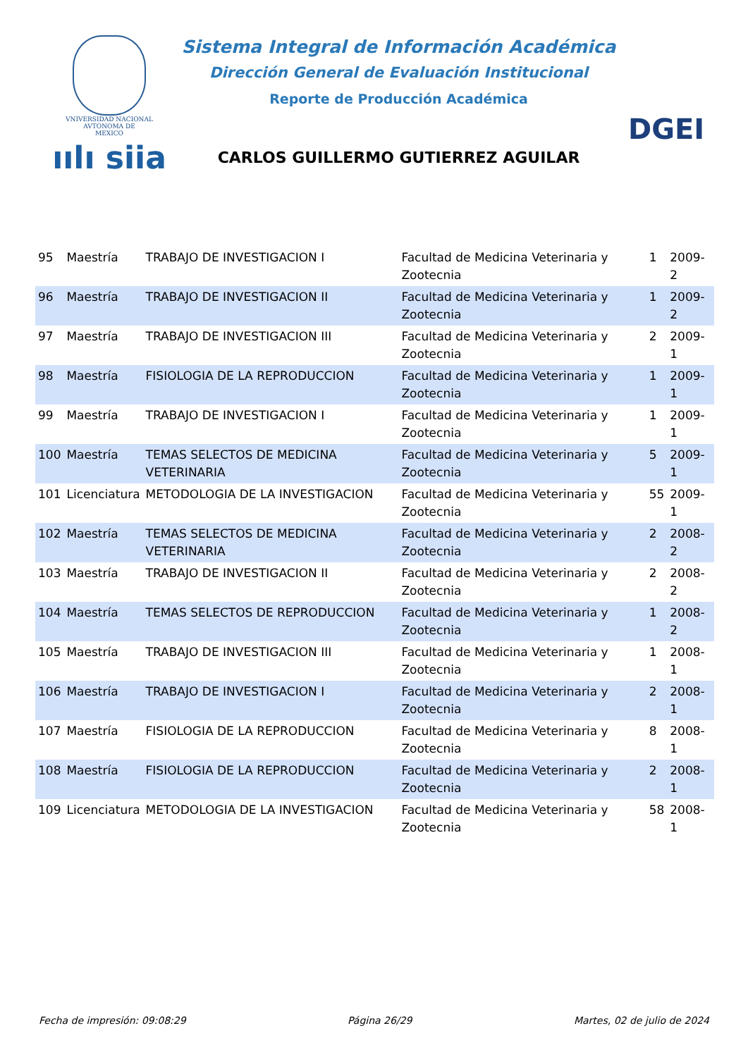VNIVERSIDAD NACIONAL
AVTONOMA DE
MEXICO
ıılı siia
Sistema Integral de Información Académica
Dirección General de Evaluación Institucional
Reporte de Producción Académica
CARLOS GUILLERMO GUTIERREZ AGUILAR
DGEI
| 95 | Maestría | TRABAJO DE INVESTIGACION I | Facultad de Medicina Veterinaria y Zootecnia | 1 | 2009-2 |
| 96 | Maestría | TRABAJO DE INVESTIGACION II | Facultad de Medicina Veterinaria y Zootecnia | 1 | 2009-2 |
| 97 | Maestría | TRABAJO DE INVESTIGACION III | Facultad de Medicina Veterinaria y Zootecnia | 2 | 2009-1 |
| 98 | Maestría | FISIOLOGIA DE LA REPRODUCCION | Facultad de Medicina Veterinaria y Zootecnia | 1 | 2009-1 |
| 99 | Maestría | TRABAJO DE INVESTIGACION I | Facultad de Medicina Veterinaria y Zootecnia | 1 | 2009-1 |
| 100 | Maestría | TEMAS SELECTOS DE MEDICINA VETERINARIA | Facultad de Medicina Veterinaria y Zootecnia | 5 | 2009-1 |
| 101 | Licenciatura | METODOLOGIA DE LA INVESTIGACION | Facultad de Medicina Veterinaria y Zootecnia | 55 | 2009-1 |
| 102 | Maestría | TEMAS SELECTOS DE MEDICINA VETERINARIA | Facultad de Medicina Veterinaria y Zootecnia | 2 | 2008-2 |
| 103 | Maestría | TRABAJO DE INVESTIGACION II | Facultad de Medicina Veterinaria y Zootecnia | 2 | 2008-2 |
| 104 | Maestría | TEMAS SELECTOS DE REPRODUCCION | Facultad de Medicina Veterinaria y Zootecnia | 1 | 2008-2 |
| 105 | Maestría | TRABAJO DE INVESTIGACION III | Facultad de Medicina Veterinaria y Zootecnia | 1 | 2008-1 |
| 106 | Maestría | TRABAJO DE INVESTIGACION I | Facultad de Medicina Veterinaria y Zootecnia | 2 | 2008-1 |
| 107 | Maestría | FISIOLOGIA DE LA REPRODUCCION | Facultad de Medicina Veterinaria y Zootecnia | 8 | 2008-1 |
| 108 | Maestría | FISIOLOGIA DE LA REPRODUCCION | Facultad de Medicina Veterinaria y Zootecnia | 2 | 2008-1 |
| 109 | Licenciatura | METODOLOGIA DE LA INVESTIGACION | Facultad de Medicina Veterinaria y Zootecnia | 58 | 2008-1 |
Fecha de impresión: 09:08:29 Página 26/29 Martes, 02 de julio de 2024